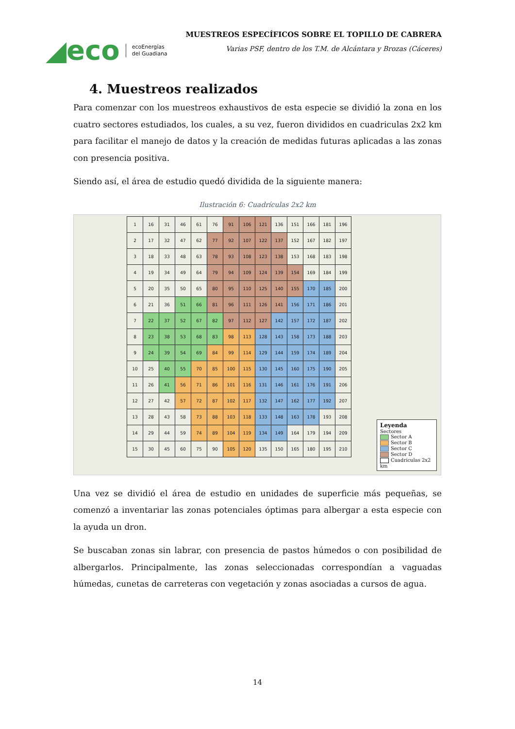◢eco ecoEnergías
del Guadiana
MUESTREOS ESPECÍFICOS SOBRE EL TOPILLO DE CABRERA
Varias PSF, dentro de los T.M. de Alcántara y Brozas (Cáceres)
4. Muestreos realizados
Para comenzar con los muestreos exhaustivos de esta especie se dividió la zona en los cuatro sectores estudiados, los cuales, a su vez, fueron divididos en cuadriculas 2x2 km para facilitar el manejo de datos y la creación de medidas futuras aplicadas a las zonas con presencia positiva.
Siendo así, el área de estudio quedó dividida de la siguiente manera:
Ilustración 6: Cuadrículas 2x2 km
| 1 | 16 | 31 | 46 | 61 | 76 | 91 | 106 | 121 | 136 | 151 | 166 | 181 | 196 |
| 2 | 17 | 32 | 47 | 62 | 77 | 92 | 107 | 122 | 137 | 152 | 167 | 182 | 197 |
| 3 | 18 | 33 | 48 | 63 | 78 | 93 | 108 | 123 | 138 | 153 | 168 | 183 | 198 |
| 4 | 19 | 34 | 49 | 64 | 79 | 94 | 109 | 124 | 139 | 154 | 169 | 184 | 199 |
| 5 | 20 | 35 | 50 | 65 | 80 | 95 | 110 | 125 | 140 | 155 | 170 | 185 | 200 |
| 6 | 21 | 36 | 51 | 66 | 81 | 96 | 111 | 126 | 141 | 156 | 171 | 186 | 201 |
| 7 | 22 | 37 | 52 | 67 | 82 | 97 | 112 | 127 | 142 | 157 | 172 | 187 | 202 |
| 8 | 23 | 38 | 53 | 68 | 83 | 98 | 113 | 128 | 143 | 158 | 173 | 188 | 203 |
| 9 | 24 | 39 | 54 | 69 | 84 | 99 | 114 | 129 | 144 | 159 | 174 | 189 | 204 |
| 10 | 25 | 40 | 55 | 70 | 85 | 100 | 115 | 130 | 145 | 160 | 175 | 190 | 205 |
| 11 | 26 | 41 | 56 | 71 | 86 | 101 | 116 | 131 | 146 | 161 | 176 | 191 | 206 |
| 12 | 27 | 42 | 57 | 72 | 87 | 102 | 117 | 132 | 147 | 162 | 177 | 192 | 207 |
| 13 | 28 | 43 | 58 | 73 | 88 | 103 | 118 | 133 | 148 | 163 | 178 | 193 | 208 |
| 14 | 29 | 44 | 59 | 74 | 89 | 104 | 119 | 134 | 149 | 164 | 179 | 194 | 209 |
| 15 | 30 | 45 | 60 | 75 | 90 | 105 | 120 | 135 | 150 | 165 | 180 | 195 | 210 |
Leyenda
Sectores
Sector A
Sector B
Sector C
Sector D
Cuadrículas 2x2 km
Una vez se dividió el área de estudio en unidades de superficie más pequeñas, se comenzó a inventariar las zonas potenciales óptimas para albergar a esta especie con la ayuda un dron.
Se buscaban zonas sin labrar, con presencia de pastos húmedos o con posibilidad de albergarlos. Principalmente, las zonas seleccionadas correspondían a vaguadas húmedas, cunetas de carreteras con vegetación y zonas asociadas a cursos de agua.
14